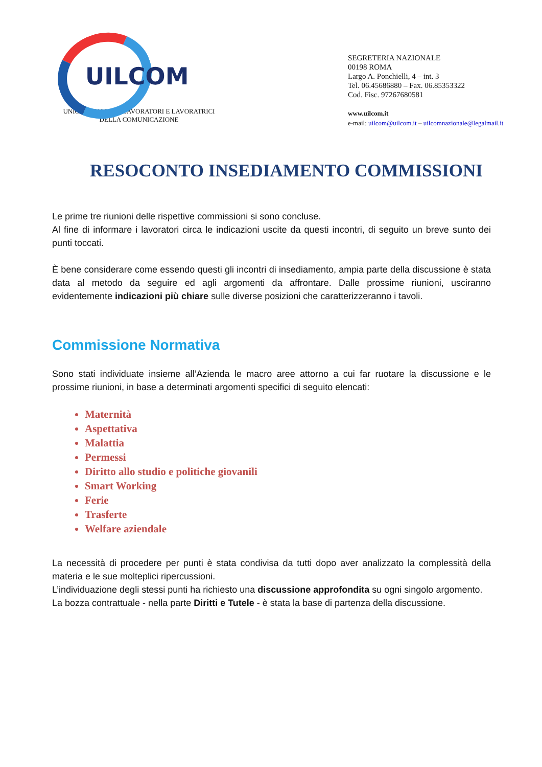UILCOM
UNIONE ITALIANA LAVORATORI E LAVORATRICI
DELLA COMUNICAZIONE
SEGRETERIA NAZIONALE
00198 ROMA
Largo A. Ponchielli, 4 – int. 3
Tel. 06.45686880 – Fax. 06.85353322
Cod. Fisc. 97267680581
www.uilcom.it
e-mail: uilcom@uilcom.it – uilcomnazionale@legalmail.it
RESOCONTO INSEDIAMENTO COMMISSIONI
Le prime tre riunioni delle rispettive commissioni si sono concluse.
Al fine di informare i lavoratori circa le indicazioni uscite da questi incontri, di seguito un breve sunto dei punti toccati.
È bene considerare come essendo questi gli incontri di insediamento, ampia parte della discussione è stata data al metodo da seguire ed agli argomenti da affrontare. Dalle prossime riunioni, usciranno evidentemente indicazioni più chiare sulle diverse posizioni che caratterizzeranno i tavoli.
Commissione Normativa
Sono stati individuate insieme all’Azienda le macro aree attorno a cui far ruotare la discussione e le prossime riunioni, in base a determinati argomenti specifici di seguito elencati:
Maternità
Aspettativa
Malattia
Permessi
Diritto allo studio e politiche giovanili
Smart Working
Ferie
Trasferte
Welfare aziendale
La necessità di procedere per punti è stata condivisa da tutti dopo aver analizzato la complessità della materia e le sue molteplici ripercussioni.
L’individuazione degli stessi punti ha richiesto una discussione approfondita su ogni singolo argomento.
La bozza contrattuale - nella parte Diritti e Tutele - è stata la base di partenza della discussione.